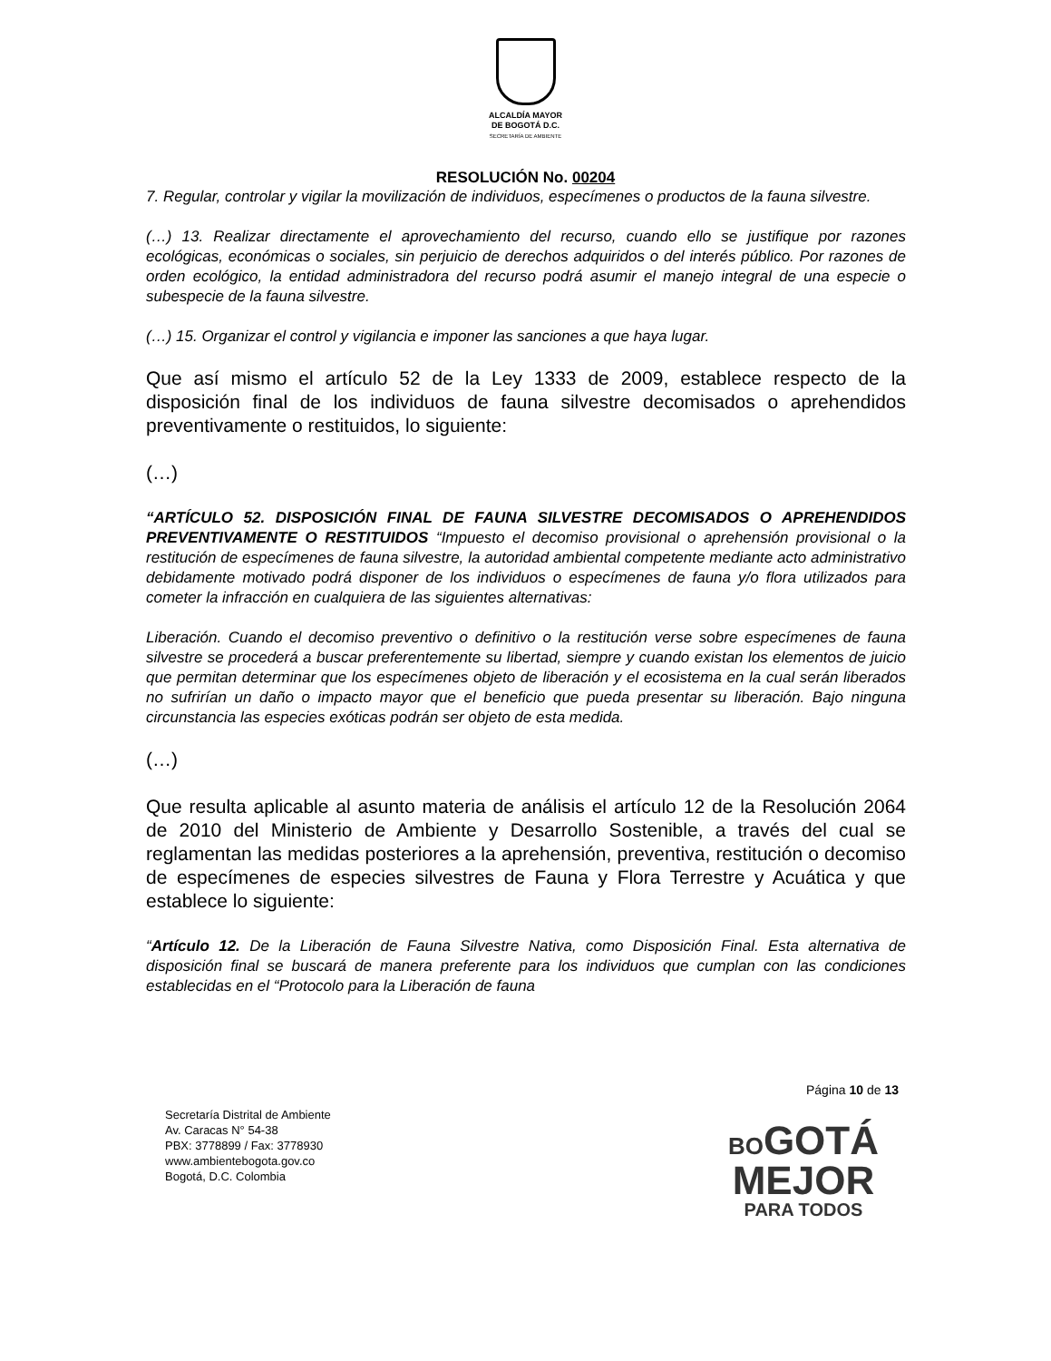ALCALDÍA MAYOR
DE BOGOTÁ D.C.
SECRETARÍA DE AMBIENTE
RESOLUCIÓN No. 00204
7. Regular, controlar y vigilar la movilización de individuos, especímenes o productos de la fauna silvestre.
(…) 13. Realizar directamente el aprovechamiento del recurso, cuando ello se justifique por razones ecológicas, económicas o sociales, sin perjuicio de derechos adquiridos o del interés público. Por razones de orden ecológico, la entidad administradora del recurso podrá asumir el manejo integral de una especie o subespecie de la fauna silvestre.
(…) 15. Organizar el control y vigilancia e imponer las sanciones a que haya lugar.
Que así mismo el artículo 52 de la Ley 1333 de 2009, establece respecto de la disposición final de los individuos de fauna silvestre decomisados o aprehendidos preventivamente o restituidos, lo siguiente:
(…)
“ARTÍCULO 52. DISPOSICIÓN FINAL DE FAUNA SILVESTRE DECOMISADOS O APREHENDIDOS PREVENTIVAMENTE O RESTITUIDOS “Impuesto el decomiso provisional o aprehensión provisional o la restitución de especímenes de fauna silvestre, la autoridad ambiental competente mediante acto administrativo debidamente motivado podrá disponer de los individuos o especímenes de fauna y/o flora utilizados para cometer la infracción en cualquiera de las siguientes alternativas:
Liberación. Cuando el decomiso preventivo o definitivo o la restitución verse sobre especímenes de fauna silvestre se procederá a buscar preferentemente su libertad, siempre y cuando existan los elementos de juicio que permitan determinar que los especímenes objeto de liberación y el ecosistema en la cual serán liberados no sufrirían un daño o impacto mayor que el beneficio que pueda presentar su liberación. Bajo ninguna circunstancia las especies exóticas podrán ser objeto de esta medida.
(…)
Que resulta aplicable al asunto materia de análisis el artículo 12 de la Resolución 2064 de 2010 del Ministerio de Ambiente y Desarrollo Sostenible, a través del cual se reglamentan las medidas posteriores a la aprehensión, preventiva, restitución o decomiso de especímenes de especies silvestres de Fauna y Flora Terrestre y Acuática y que establece lo siguiente:
“Artículo 12. De la Liberación de Fauna Silvestre Nativa, como Disposición Final. Esta alternativa de disposición final se buscará de manera preferente para los individuos que cumplan con las condiciones establecidas en el “Protocolo para la Liberación de fauna
Página 10 de 13
Secretaría Distrital de Ambiente
Av. Caracas N° 54-38
PBX: 3778899 / Fax: 3778930
www.ambientebogota.gov.co
Bogotá, D.C. Colombia
BO GOTÁ
MEJOR
PARA TODOS